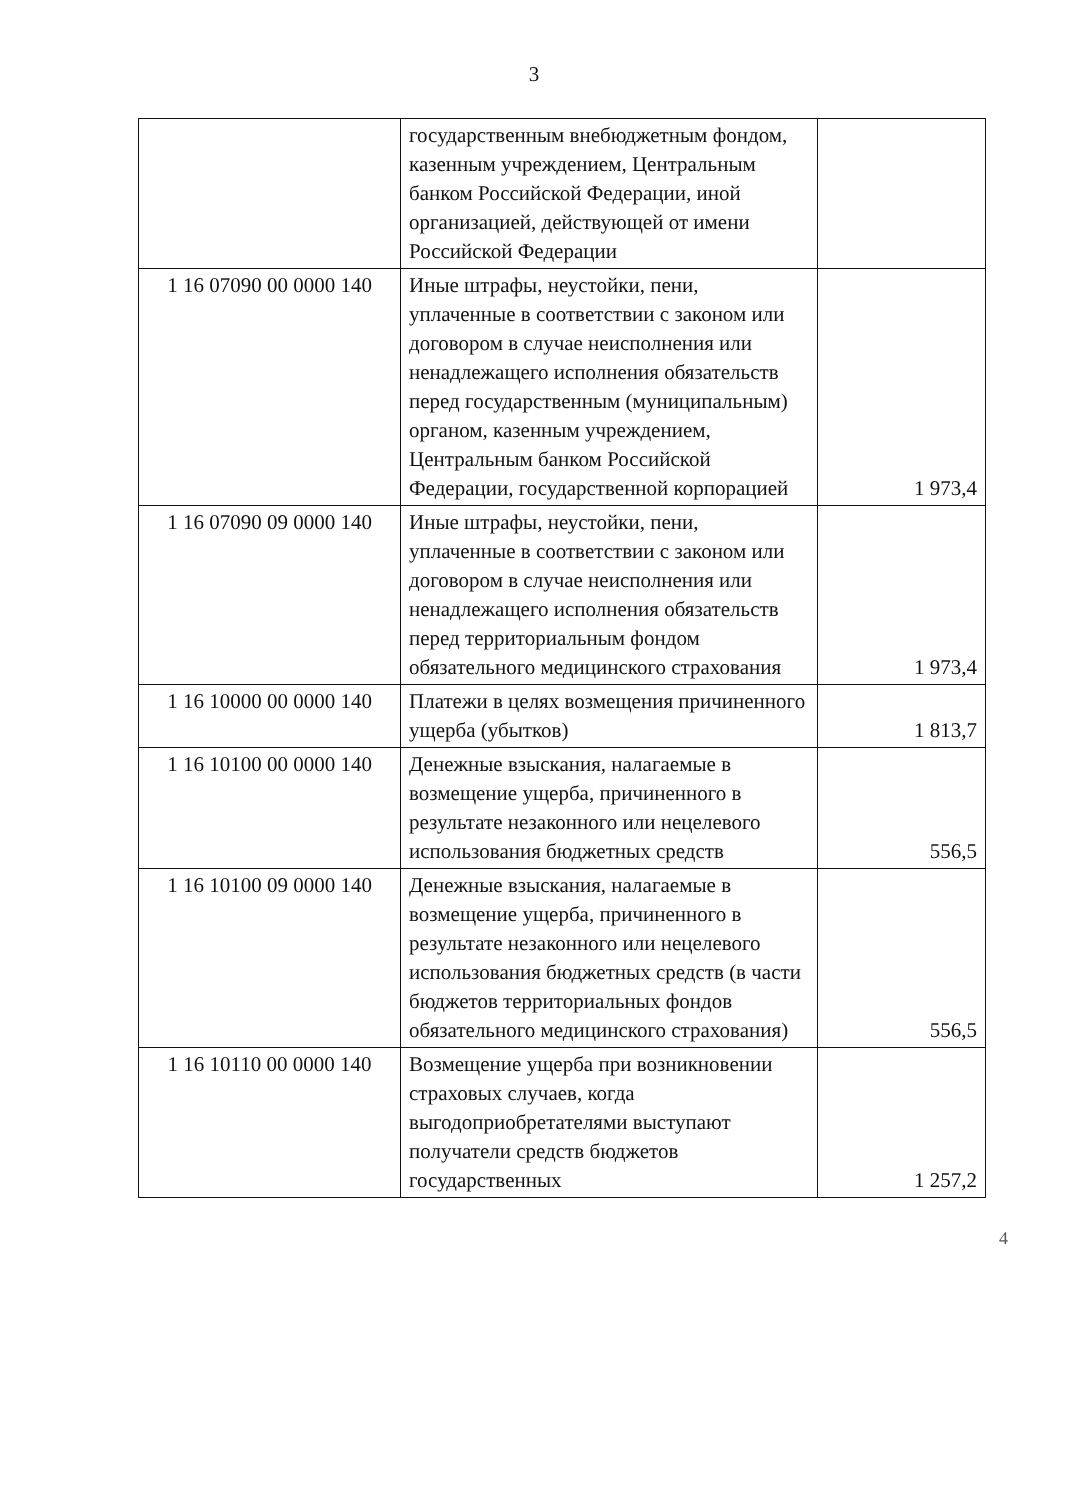3
| | государственным внебюджетным фондом, казенным учреждением, Центральным банком Российской Федерации, иной организацией, действующей от имени Российской Федерации | |
| 1 16 07090 00 0000 140 | Иные штрафы, неустойки, пени, уплаченные в соответствии с законом или договором в случае неисполнения или ненадлежащего исполнения обязательств перед государственным (муниципальным) органом, казенным учреждением, Центральным банком Российской Федерации, государственной корпорацией | 1 973,4 |
| 1 16 07090 09 0000 140 | Иные штрафы, неустойки, пени, уплаченные в соответствии с законом или договором в случае неисполнения или ненадлежащего исполнения обязательств перед территориальным фондом обязательного медицинского страхования | 1 973,4 |
| 1 16 10000 00 0000 140 | Платежи в целях возмещения причиненного ущерба (убытков) | 1 813,7 |
| 1 16 10100 00 0000 140 | Денежные взыскания, налагаемые в возмещение ущерба, причиненного в результате незаконного или нецелевого использования бюджетных средств | 556,5 |
| 1 16 10100 09 0000 140 | Денежные взыскания, налагаемые в возмещение ущерба, причиненного в результате незаконного или нецелевого использования бюджетных средств (в части бюджетов территориальных фондов обязательного медицинского страхования) | 556,5 |
| 1 16 10110 00 0000 140 | Возмещение ущерба при возникновении страховых случаев, когда выгодоприобретателями выступают получатели средств бюджетов государственных | 1 257,2 |
4